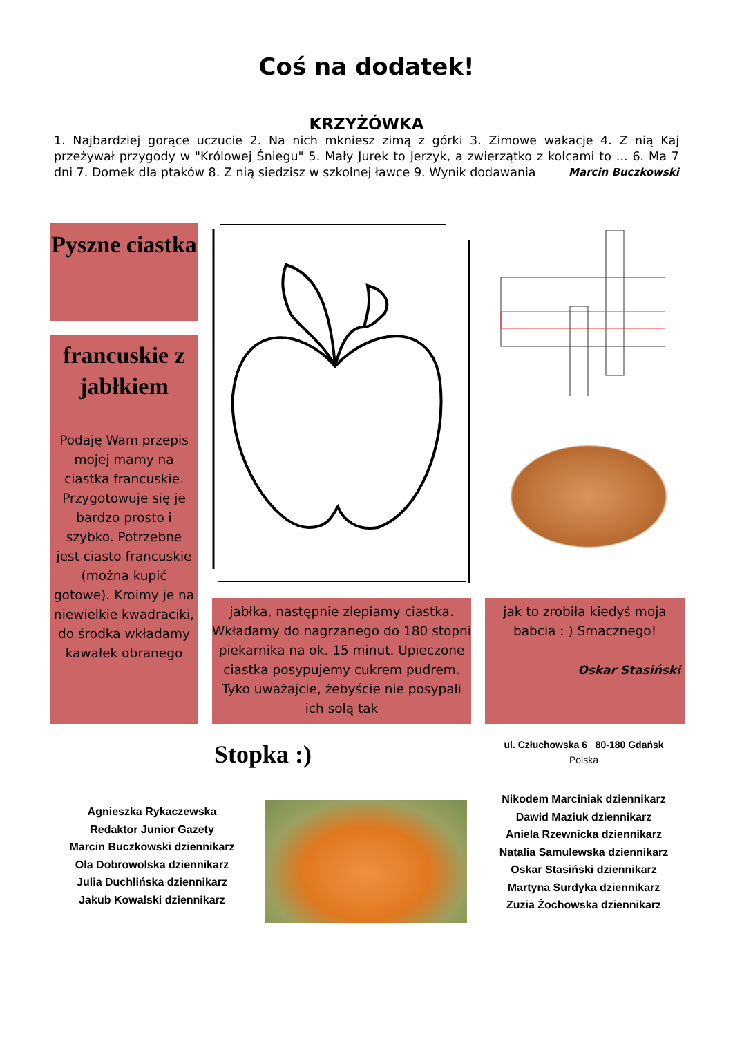Coś na dodatek!
KRZYŻÓWKA
1. Najbardziej gorące uczucie 2. Na nich mkniesz zimą z górki 3. Zimowe wakacje 4. Z nią Kaj przeżywał przygody w "Królowej Śniegu" 5. Mały Jurek to Jerzyk, a zwierzątko z kolcami to ... 6. Ma 7 dni 7. Domek dla ptaków 8. Z nią siedzisz w szkolnej ławce 9. Wynik dodawania
Marcin Buczkowski
Pyszne ciastka
francuskie z jabłkiem
Podaję Wam przepis mojej mamy na ciastka francuskie. Przygotowuje się je bardzo prosto i szybko. Potrzebne jest ciasto francuskie (można kupić gotowe). Kroimy je na niewielkie kwadraciki, do środka wkładamy kawałek obranego
jabłka, następnie zlepiamy ciastka. Wkładamy do nagrzanego do 180 stopni piekarnika na ok. 15 minut. Upieczone ciastka posypujemy cukrem pudrem. Tyko uważajcie, żebyście nie posypali ich solą tak
jak to zrobiła kiedyś moja babcia : ) Smacznego!
Oskar Stasiński
Stopka :)
ul. Człuchowska 6 80-180 Gdańsk
Polska
Agnieszka Rykaczewska
Redaktor Junior Gazety
Marcin Buczkowski dziennikarz
Ola Dobrowolska dziennikarz
Julia Duchlińska dziennikarz
Jakub Kowalski dziennikarz
Nikodem Marciniak dziennikarz
Dawid Maziuk dziennikarz
Aniela Rzewnicka dziennikarz
Natalia Samulewska dziennikarz
Oskar Stasiński dziennikarz
Martyna Surdyka dziennikarz
Zuzia Żochowska dziennikarz